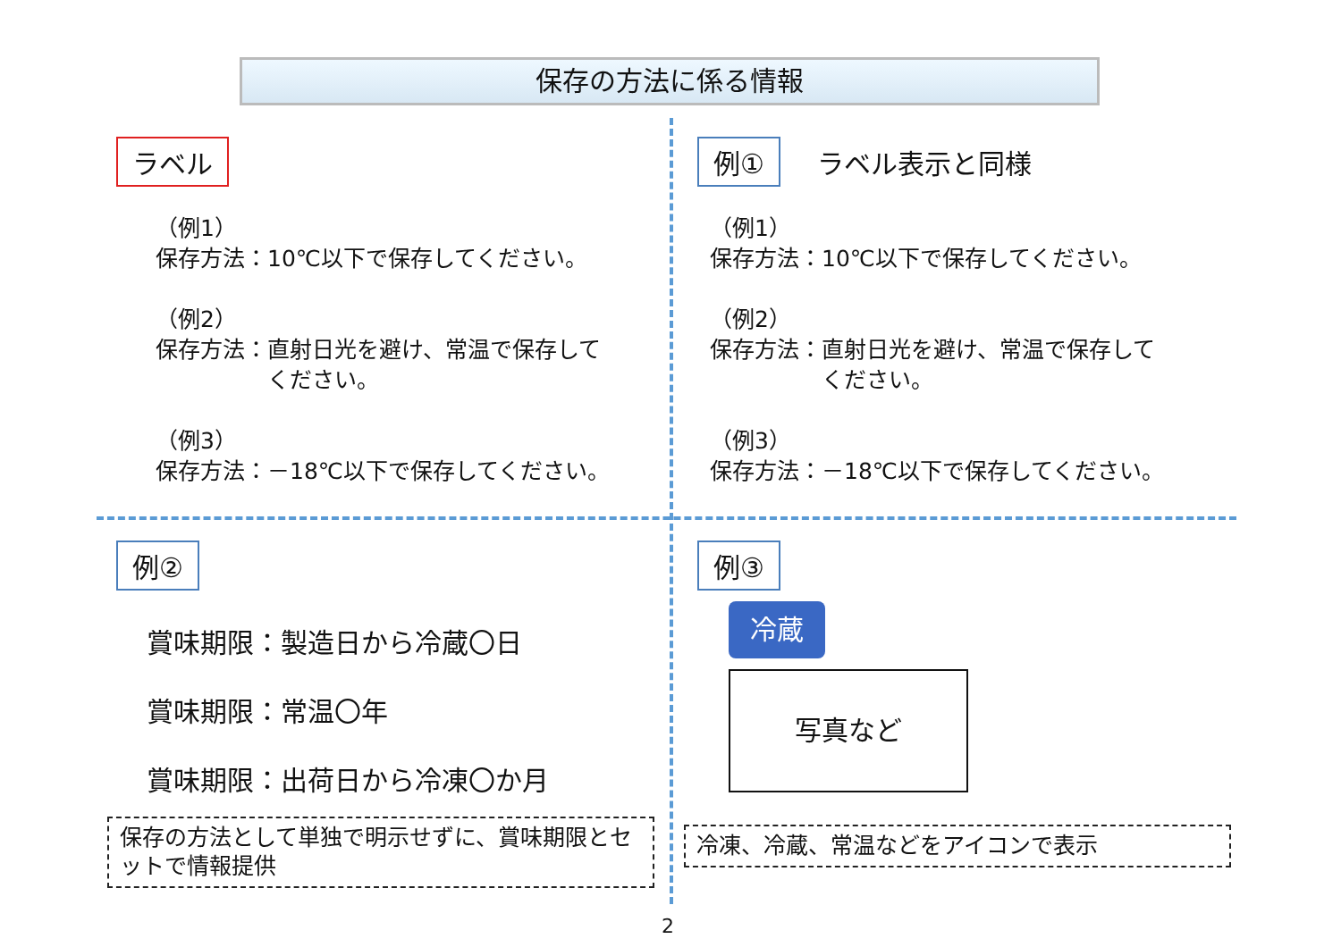保存の方法に係る情報
ラベル
（例1）
保存方法：10℃以下で保存してください。
（例2）
保存方法：直射日光を避け、常温で保存して
　　　　　ください。
（例3）
保存方法：－18℃以下で保存してください。
例①
ラベル表示と同様
（例1）
保存方法：10℃以下で保存してください。
（例2）
保存方法：直射日光を避け、常温で保存して
　　　　　ください。
（例3）
保存方法：－18℃以下で保存してください。
例②
賞味期限：製造日から冷蔵〇日
賞味期限：常温〇年
賞味期限：出荷日から冷凍〇か月
保存の方法として単独で明示せずに、賞味期限とセットで情報提供
例③
冷蔵
写真など
冷凍、冷蔵、常温などをアイコンで表示
2